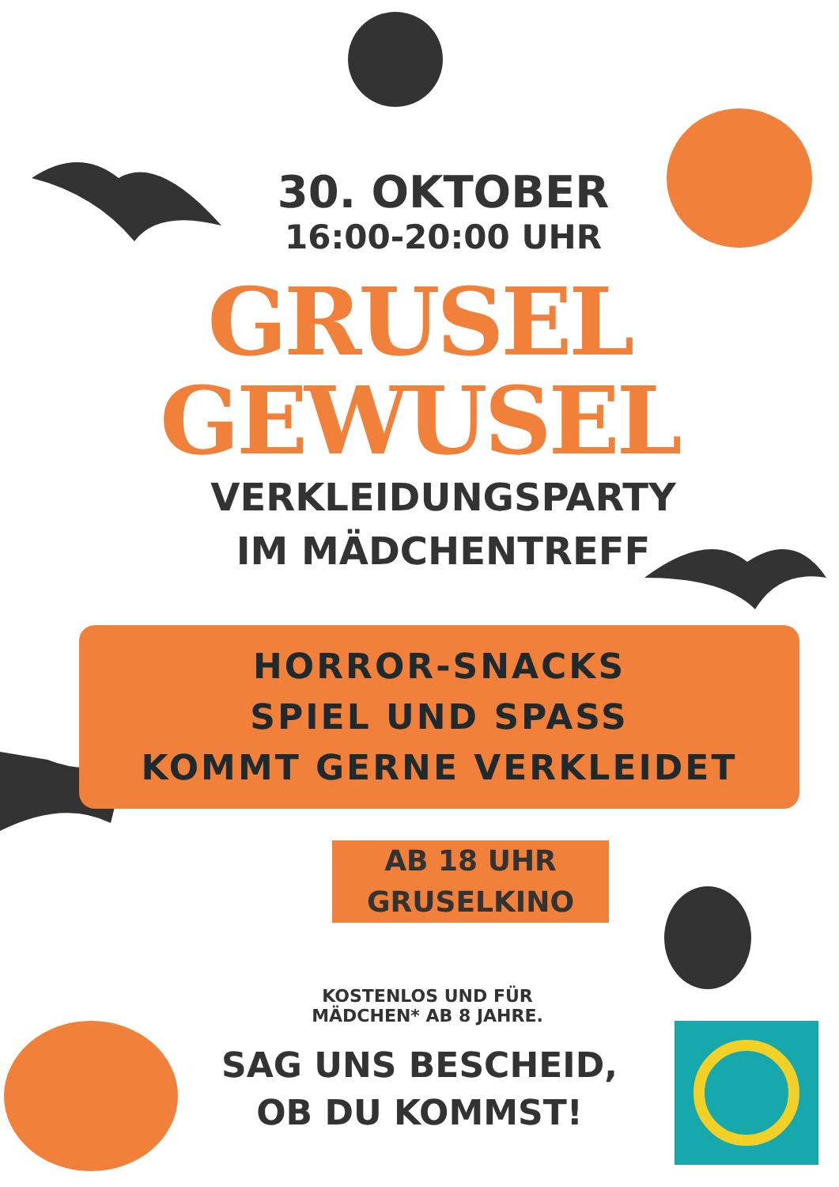30. OKTOBER
16:00-20:00 UHR
GRUSEL
GEWUSEL
VERKLEIDUNGSPARTY
IM MÄDCHENTREFF
HORROR-SNACKS
SPIEL UND SPASS
KOMMT GERNE VERKLEIDET
AB 18 UHR
GRUSELKINO
KOSTENLOS UND FÜR
MÄDCHEN* AB 8 JAHRE.
SAG UNS BESCHEID,
OB DU KOMMST!